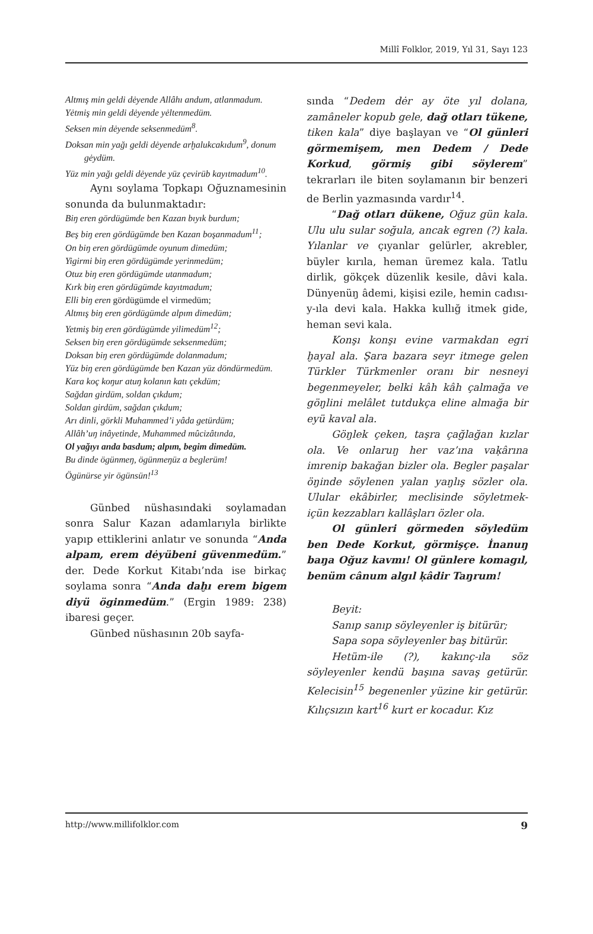Millî Folklor, 2019, Yıl 31, Sayı 123
Altmış min geldi dėyende Allâhı andum, atlanmadum.
Yėtmiş min geldi dėyende yėltenmedüm.
Seksen min dėyende seksenmedüm<sup>8</sup>.
Doksan min yağı geldi dėyende arḫalukcakıdum<sup>9</sup>, donum gėydüm.
Yüz min yağı geldi dėyende yüz çevirüb kayıtmadum<sup>10</sup>.
Aynı soylama Topkapı Oğuznamesinin sonunda da bulunmaktadır:
Biŋ eren gördügümde ben Kazan bıyık burdum;
Beş biŋ eren gördügümde ben Kazan boşanmadum<sup>11</sup>;
On biŋ eren gördügümde oyunum dimedüm;
Yigirmi biŋ eren gördügümde yerinmedüm;
Otuz biŋ eren gördügümde utanmadum;
Kırk biŋ eren gördügümde kayıtmadum;
Elli biŋ eren gördügümde el virmedüm;
Altmış biŋ eren gördügümde alpım dimedüm;
Yetmiş biŋ eren gördügümde yilimedüm<sup>12</sup>;
Seksen biŋ eren gördügümde seksenmedüm;
Doksan biŋ eren gördügümde dolanmadum;
Yüz biŋ eren gördügümde ben Kazan yüz döndürmedüm.
Kara koç koŋur atuŋ kolanın katı çekdüm;
Sağdan girdüm, soldan çıkdum;
Soldan girdüm, sağdan çıkdum;
Arı dinli, görkli Muhammed’i yâda getürdüm;
Allâh’uŋ inâyetinde, Muhammed mûcizâtında,
Ol yağıyı anda basdum; alpım, begim dimedüm.
Bu dinde ögünmeŋ, ögünmeŋüz a beglerüm!
Ögünürse yir ögünsün!<sup>13</sup>
Günbed nüshasındaki soylamadan sonra Salur Kazan adamlarıyla birlikte yapıp ettiklerini anlatır ve sonunda “Anda alpam, erem dėyübeni güvenmedüm.” der. Dede Korkut Kitabı’nda ise birkaç soylama sonra “Anda daḫı erem bigem diyü öginmedüm.” (Ergin 1989: 238) ibaresi geçer.
Günbed nüshasının 20b sayfa-
sında “Dedem dėr ay öte yıl dolana, zamâneler kopub gele, dağ otları tükene, tiken kala” diye başlayan ve “Ol günleri görmemişem, men Dedem / Dede Korkud, görmiş gibi söylerem” tekrarları ile biten soylamanın bir benzeri de Berlin yazmasında vardır<sup>14</sup>.
“Dağ otları dükene, Oğuz gün kala. Ulu ulu sular soğula, ancak egren (?) kala. Yılanlar ve çıyanlar gelürler, akrebler, büyler kırıla, heman üremez kala. Tatlu dirlik, gökçek düzenlik kesile, dâvi kala. Dünyenüŋ âdemi, kişisi ezile, hemin cadısı-y-ıla devi kala. Hakka kullığ itmek gide, heman sevi kala.
Konşı konşı evine varmakdan egri ḫayal ala. Şara bazara seyr itmege gelen Türkler Türkmenler oranı bir nesneyi begenmeyeler, belki kâh kâh çalmağa ve göŋlini melâlet tutdukça eline almağa bir eyü kaval ala.
Göŋlek çeken, taşra çağlağan kızlar ola. Ve onlaruŋ her vaz’ına vaḳârına imrenip bakağan bizler ola. Begler paşalar öŋinde söylenen yalan yaŋlış sözler ola. Ulular ekâbirler, meclisinde söyletmek-içün kezzabları kallâşları özler ola.
Ol günleri görmeden söyledüm ben Dede Korkut, görmişçe. İnanuŋ baŋa Oğuz kavmı! Ol günlere komagıl, benüm cânum algıl ḳâdir Taŋrum!
Beyit:
Sanıp sanıp söyleyenler iş bitürür;
Sapa sopa söyleyenler baş bitürür.
Hetüm-ile (?), kakınç-ıla söz söyleyenler kendü başına savaş getürür. Kelecisin<sup>15</sup> begenenler yüzine kir getürür. Kılıçsızın kart<sup>16</sup> kurt er kocadur. Kız
http://www.millifolklor.com 9